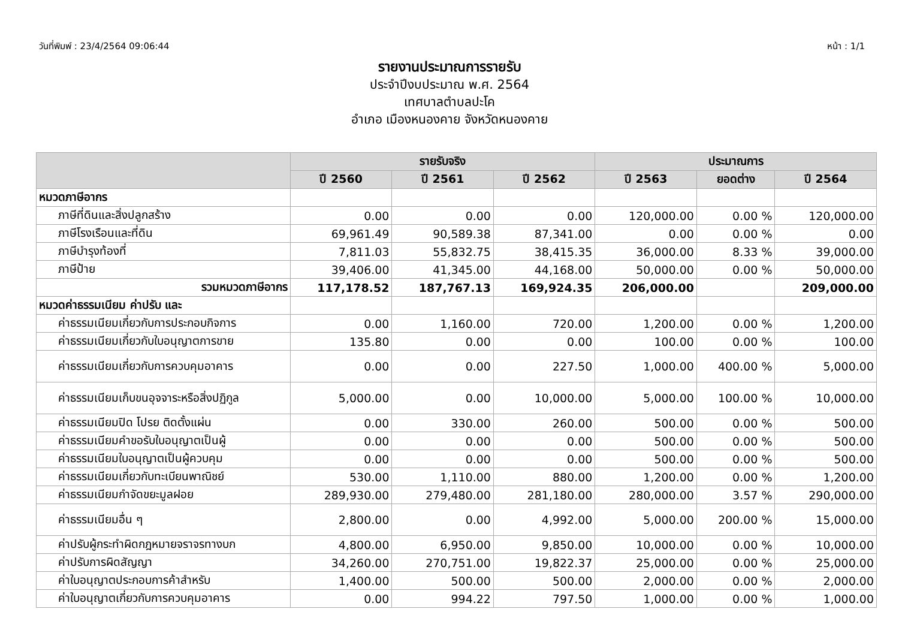วันที่พิมพ์ : 23/4/2564 09:06:44 หน้า : 1/1
รายงานประมาณการรายรับ
ประจำปีงบประมาณ พ.ศ. 2564
เทศบาลตำบลปะโค
อำเภอ เมืองหนองคาย จังหวัดหนองคาย
| | รายรับจริง | | | ประมาณการ | | |
| --- | --- | --- | --- | --- | --- | --- |
| | ปี 2560 | ปี 2561 | ปี 2562 | ปี 2563 | ยอดต่าง | ปี 2564 |
| หมวดภาษีอากร | | | | | | |
| ภาษีที่ดินและสิ่งปลูกสร้าง | 0.00 | 0.00 | 0.00 | 120,000.00 | 0.00 % | 120,000.00 |
| ภาษีโรงเรือนและที่ดิน | 69,961.49 | 90,589.38 | 87,341.00 | 0.00 | 0.00 % | 0.00 |
| ภาษีบำรุงท้องที่ | 7,811.03 | 55,832.75 | 38,415.35 | 36,000.00 | 8.33 % | 39,000.00 |
| ภาษีป้าย | 39,406.00 | 41,345.00 | 44,168.00 | 50,000.00 | 0.00 % | 50,000.00 |
| รวมหมวดภาษีอากร | 117,178.52 | 187,767.13 | 169,924.35 | 206,000.00 | | 209,000.00 |
| หมวดค่าธรรมเนียม ค่าปรับ และ | | | | | | |
| ค่าธรรมเนียมเกี่ยวกับการประกอบกิจการ | 0.00 | 1,160.00 | 720.00 | 1,200.00 | 0.00 % | 1,200.00 |
| ค่าธรรมเนียมเกี่ยวกับใบอนุญาตการขาย | 135.80 | 0.00 | 0.00 | 100.00 | 0.00 % | 100.00 |
| ค่าธรรมเนียมเกี่ยวกับการควบคุมอาคาร | 0.00 | 0.00 | 227.50 | 1,000.00 | 400.00 % | 5,000.00 |
| ค่าธรรมเนียมเก็บขนอุจจาระหรือสิ่งปฏิกูล | 5,000.00 | 0.00 | 10,000.00 | 5,000.00 | 100.00 % | 10,000.00 |
| ค่าธรรมเนียมปิด โปรย ติดตั้งแผ่น | 0.00 | 330.00 | 260.00 | 500.00 | 0.00 % | 500.00 |
| ค่าธรรมเนียมคำขอรับใบอนุญาตเป็นผู้ | 0.00 | 0.00 | 0.00 | 500.00 | 0.00 % | 500.00 |
| ค่าธรรมเนียมใบอนุญาตเป็นผู้ควบคุม | 0.00 | 0.00 | 0.00 | 500.00 | 0.00 % | 500.00 |
| ค่าธรรมเนียมเกี่ยวกับทะเบียนพาณิชย์ | 530.00 | 1,110.00 | 880.00 | 1,200.00 | 0.00 % | 1,200.00 |
| ค่าธรรมเนียมกำจัดขยะมูลฝอย | 289,930.00 | 279,480.00 | 281,180.00 | 280,000.00 | 3.57 % | 290,000.00 |
| ค่าธรรมเนียมอื่น ๆ | 2,800.00 | 0.00 | 4,992.00 | 5,000.00 | 200.00 % | 15,000.00 |
| ค่าปรับผู้กระทำผิดกฎหมายจราจรทางบก | 4,800.00 | 6,950.00 | 9,850.00 | 10,000.00 | 0.00 % | 10,000.00 |
| ค่าปรับการผิดสัญญา | 34,260.00 | 270,751.00 | 19,822.37 | 25,000.00 | 0.00 % | 25,000.00 |
| ค่าใบอนุญาตประกอบการค้าสำหรับ | 1,400.00 | 500.00 | 500.00 | 2,000.00 | 0.00 % | 2,000.00 |
| ค่าใบอนุญาตเกี่ยวกับการควบคุมอาคาร | 0.00 | 994.22 | 797.50 | 1,000.00 | 0.00 % | 1,000.00 |